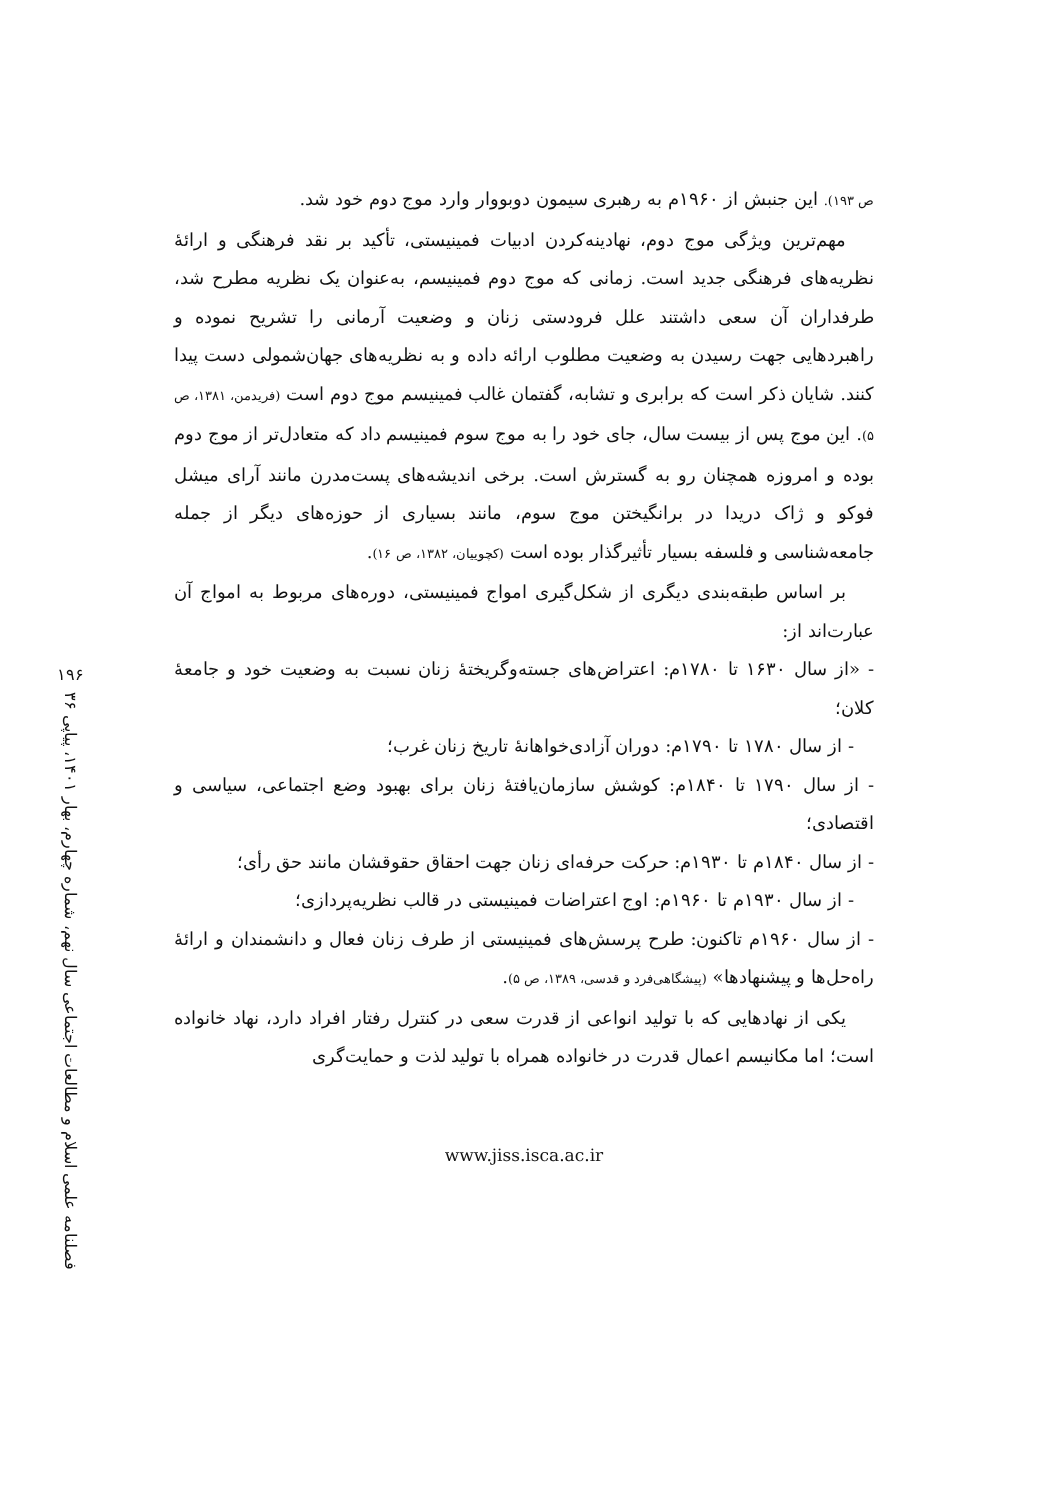۱۹۶
فصلنامه علمی اسلام و مطالعات اجتماعی سال نهم، شماره چهارم، بهار ۱۴۰۱، پیاپی ۳۶
ص ۱۹۳). این جنبش از ۱۹۶۰م به رهبری سیمون دوبووار وارد موج دوم خود شد.
مهم‌ترین ویژگی موج دوم، نهادینه‌کردن ادبیات فمینیستی، تأکید بر نقد فرهنگی و ارائهٔ نظریه‌های فرهنگی جدید است. زمانی که موج دوم فمینیسم، به‌عنوان یک نظریه مطرح شد، طرفداران آن سعی داشتند علل فرودستی زنان و وضعیت آرمانی را تشریح نموده و راهبردهایی جهت رسیدن به وضعیت مطلوب ارائه داده و به نظریه‌های جهان‌شمولی دست پیدا کنند. شایان ذکر است که برابری و تشابه، گفتمان غالب فمینیسم موج دوم است (فریدمن، ۱۳۸۱، ص ۵). این موج پس از بیست سال، جای خود را به موج سوم فمینیسم داد که متعادل‌تر از موج دوم بوده و امروزه همچنان رو به گسترش است. برخی اندیشه‌های پست‌مدرن مانند آرای میشل فوکو و ژاک دریدا در برانگیختن موج سوم، مانند بسیاری از حوزه‌های دیگر از جمله جامعه‌شناسی و فلسفه بسیار تأثیرگذار بوده است (کچوییان، ۱۳۸۲، ص ۱۶).
بر اساس طبقه‌بندی دیگری از شکل‌گیری امواج فمینیستی، دوره‌های مربوط به امواج آن عبارت‌اند از:
- «از سال ۱۶۳۰ تا ۱۷۸۰م: اعتراض‌های جسته‌وگریختهٔ زنان نسبت به وضعیت خود و جامعهٔ کلان؛
- از سال ۱۷۸۰ تا ۱۷۹۰م: دوران آزادی‌خواهانهٔ تاریخ زنان غرب؛
- از سال ۱۷۹۰ تا ۱۸۴۰م: کوشش سازمان‌یافتهٔ زنان برای بهبود وضع اجتماعی، سیاسی و اقتصادی؛
- از سال ۱۸۴۰م تا ۱۹۳۰م: حرکت حرفه‌ای زنان جهت احقاق حقوقشان مانند حق رأی؛
- از سال ۱۹۳۰م تا ۱۹۶۰م: اوج اعتراضات فمینیستی در قالب نظریه‌پردازی؛
- از سال ۱۹۶۰م تاکنون: طرح پرسش‌های فمینیستی از طرف زنان فعال و دانشمندان و ارائهٔ راه‌حل‌ها و پیشنهادها» (پیشگاهی‌فرد و قدسی، ۱۳۸۹، ص ۵).
یکی از نهادهایی که با تولید انواعی از قدرت سعی در کنترل رفتار افراد دارد، نهاد خانواده است؛ اما مکانیسم اعمال قدرت در خانواده همراه با تولید لذت و حمایت‌گری
www.jiss.isca.ac.ir